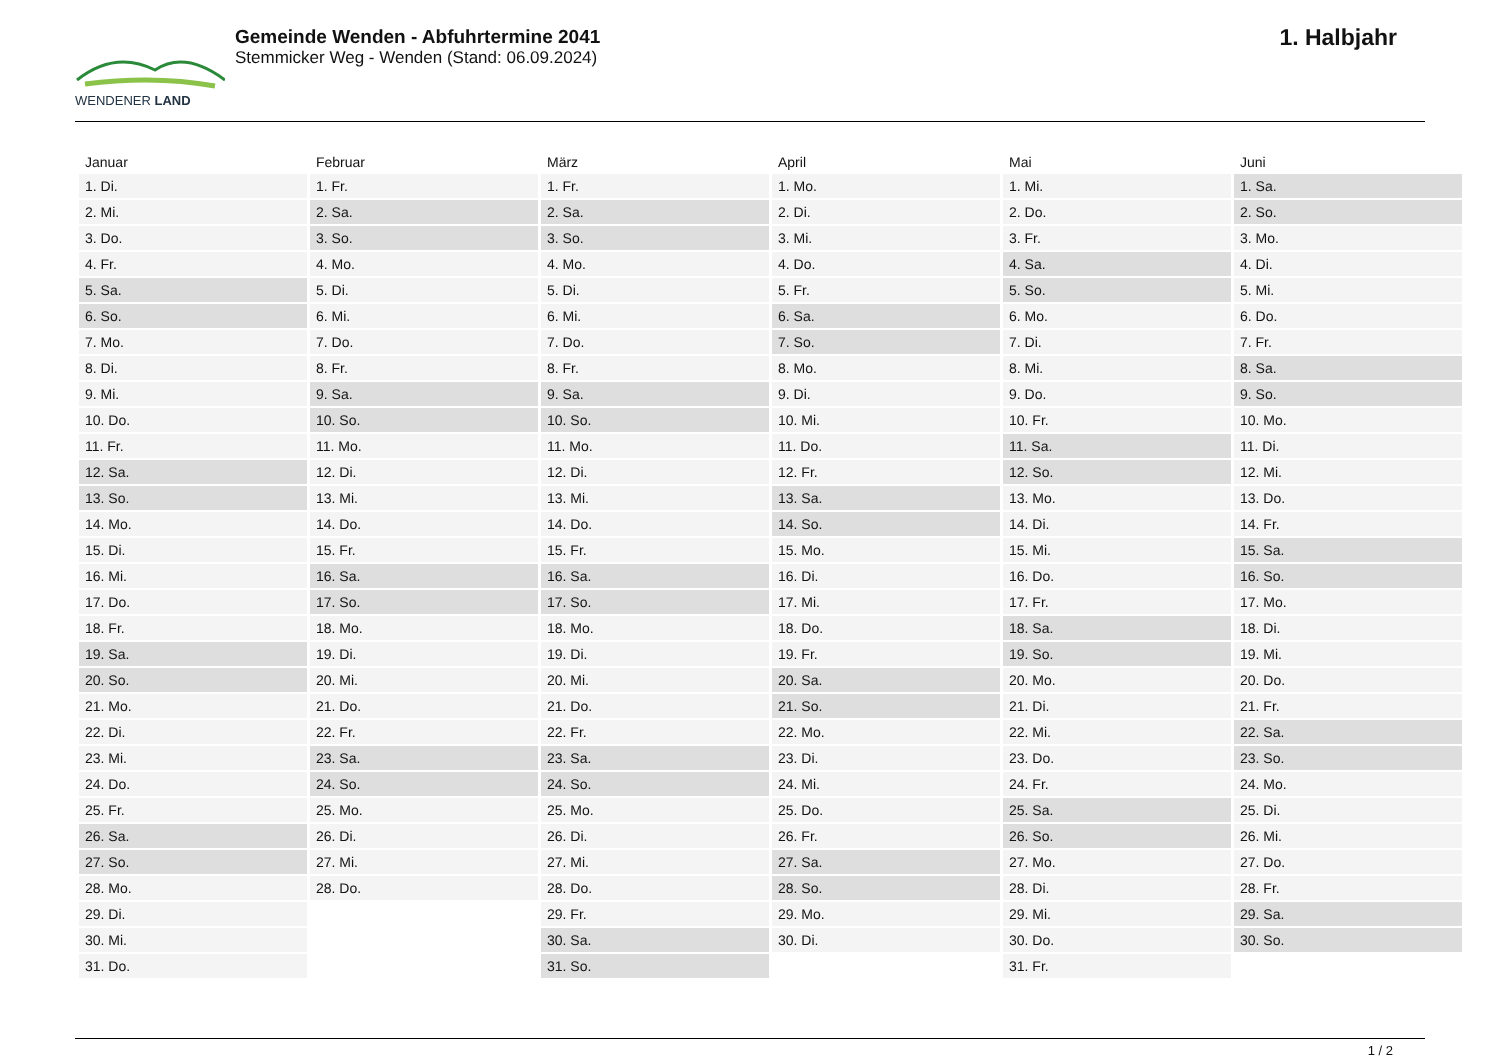WENDENER LAND
Gemeinde Wenden - Abfuhrtermine 2041
Stemmicker Weg - Wenden (Stand: 06.09.2024)
1. Halbjahr
| Januar | Februar | März | April | Mai | Juni |
| --- | --- | --- | --- | --- | --- |
| 1. Di. | 1. Fr. | 1. Fr. | 1. Mo. | 1. Mi. | 1. Sa. |
| 2. Mi. | 2. Sa. | 2. Sa. | 2. Di. | 2. Do. | 2. So. |
| 3. Do. | 3. So. | 3. So. | 3. Mi. | 3. Fr. | 3. Mo. |
| 4. Fr. | 4. Mo. | 4. Mo. | 4. Do. | 4. Sa. | 4. Di. |
| 5. Sa. | 5. Di. | 5. Di. | 5. Fr. | 5. So. | 5. Mi. |
| 6. So. | 6. Mi. | 6. Mi. | 6. Sa. | 6. Mo. | 6. Do. |
| 7. Mo. | 7. Do. | 7. Do. | 7. So. | 7. Di. | 7. Fr. |
| 8. Di. | 8. Fr. | 8. Fr. | 8. Mo. | 8. Mi. | 8. Sa. |
| 9. Mi. | 9. Sa. | 9. Sa. | 9. Di. | 9. Do. | 9. So. |
| 10. Do. | 10. So. | 10. So. | 10. Mi. | 10. Fr. | 10. Mo. |
| 11. Fr. | 11. Mo. | 11. Mo. | 11. Do. | 11. Sa. | 11. Di. |
| 12. Sa. | 12. Di. | 12. Di. | 12. Fr. | 12. So. | 12. Mi. |
| 13. So. | 13. Mi. | 13. Mi. | 13. Sa. | 13. Mo. | 13. Do. |
| 14. Mo. | 14. Do. | 14. Do. | 14. So. | 14. Di. | 14. Fr. |
| 15. Di. | 15. Fr. | 15. Fr. | 15. Mo. | 15. Mi. | 15. Sa. |
| 16. Mi. | 16. Sa. | 16. Sa. | 16. Di. | 16. Do. | 16. So. |
| 17. Do. | 17. So. | 17. So. | 17. Mi. | 17. Fr. | 17. Mo. |
| 18. Fr. | 18. Mo. | 18. Mo. | 18. Do. | 18. Sa. | 18. Di. |
| 19. Sa. | 19. Di. | 19. Di. | 19. Fr. | 19. So. | 19. Mi. |
| 20. So. | 20. Mi. | 20. Mi. | 20. Sa. | 20. Mo. | 20. Do. |
| 21. Mo. | 21. Do. | 21. Do. | 21. So. | 21. Di. | 21. Fr. |
| 22. Di. | 22. Fr. | 22. Fr. | 22. Mo. | 22. Mi. | 22. Sa. |
| 23. Mi. | 23. Sa. | 23. Sa. | 23. Di. | 23. Do. | 23. So. |
| 24. Do. | 24. So. | 24. So. | 24. Mi. | 24. Fr. | 24. Mo. |
| 25. Fr. | 25. Mo. | 25. Mo. | 25. Do. | 25. Sa. | 25. Di. |
| 26. Sa. | 26. Di. | 26. Di. | 26. Fr. | 26. So. | 26. Mi. |
| 27. So. | 27. Mi. | 27. Mi. | 27. Sa. | 27. Mo. | 27. Do. |
| 28. Mo. | 28. Do. | 28. Do. | 28. So. | 28. Di. | 28. Fr. |
| 29. Di. | | 29. Fr. | 29. Mo. | 29. Mi. | 29. Sa. |
| 30. Mi. | | 30. Sa. | 30. Di. | 30. Do. | 30. So. |
| 31. Do. | | 31. So. | | 31. Fr. | |
1 / 2